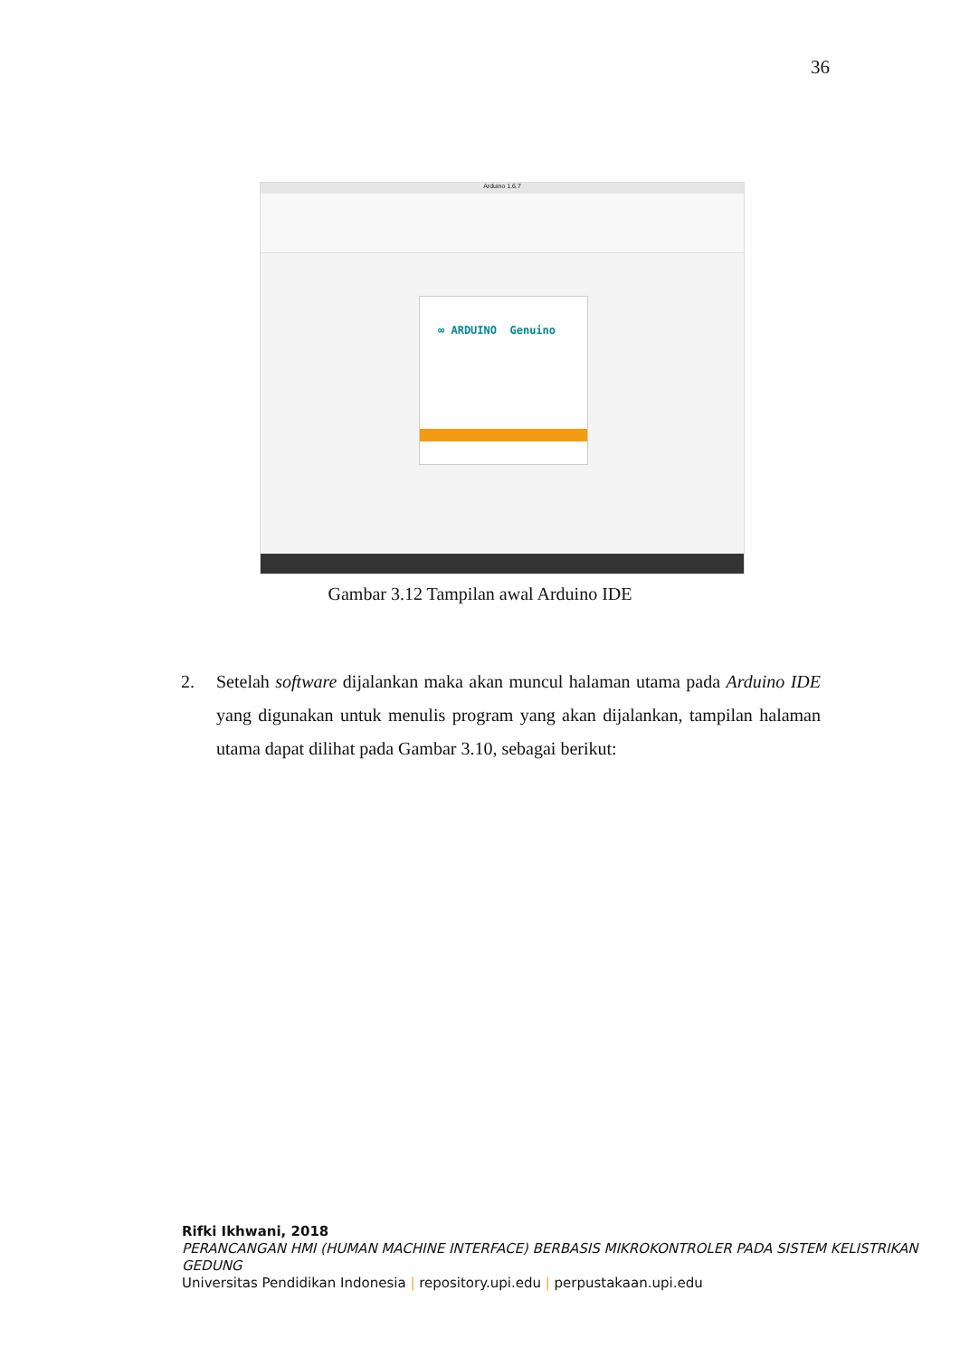36
Arduino 1.6.7
∞ ARDUINO Genuino
Gambar 3.12 Tampilan awal Arduino IDE
2. Setelah software dijalankan maka akan muncul halaman utama pada Arduino IDE yang digunakan untuk menulis program yang akan dijalankan, tampilan halaman utama dapat dilihat pada Gambar 3.10, sebagai berikut:
Rifki Ikhwani, 2018
PERANCANGAN HMI (HUMAN MACHINE INTERFACE) BERBASIS MIKROKONTROLER PADA SISTEM KELISTRIKAN GEDUNG
Universitas Pendidikan Indonesia | repository.upi.edu | perpustakaan.upi.edu